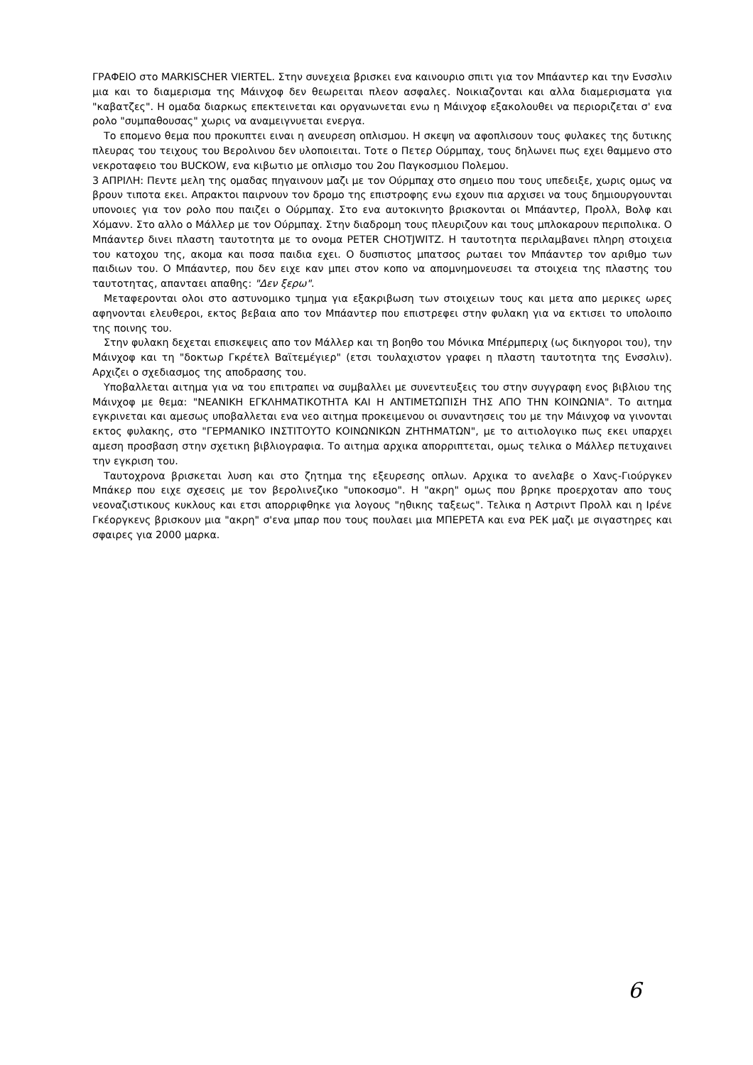ΓΡΑΦΕΙΟ στο MARKISCHER VIERTEL. Στην συνεχεια βρισκει ενα καινουριο σπιτι για τον Μπάαντερ και την Ενσσλιν μια και το διαμερισμα της Μάινχοφ δεν θεωρειται πλεον ασφαλες. Νοικιαζονται και αλλα διαμερισματα για "καβατζες". Η ομαδα διαρκως επεκτεινεται και οργανωνεται ενω η Μάινχοφ εξακολουθει να περιοριζεται σ' ενα ρολο "συμπαθουσας" χωρις να αναμειγνυεται ενεργα.
Το επομενο θεμα που προκυπτει ειναι η ανευρεση οπλισμου. Η σκεψη να αφοπλισουν τους φυλακες της δυτικης πλευρας του τειχους του Βερολινου δεν υλοποιειται. Τοτε ο Πετερ Ούρμπαχ, τους δηλωνει πως εχει θαμμενο στο νεκροταφειο του BUCKOW, ενα κιβωτιο με οπλισμο του 2ου Παγκοσμιου Πολεμου.
3 ΑΠΡΙΛΗ: Πεντε μελη της ομαδας πηγαινουν μαζι με τον Ούρμπαχ στο σημειο που τους υπεδειξε, χωρις ομως να βρουν τιποτα εκει. Απρακτοι παιρνουν τον δρομο της επιστροφης ενω εχουν πια αρχισει να τους δημιουργουνται υπονοιες για τον ρολο που παιζει ο Ούρμπαχ. Στο ενα αυτοκινητο βρισκονται οι Μπάαντερ, Προλλ, Βολφ και Χόμανν. Στο αλλο ο Μάλλερ με τον Ούρμπαχ. Στην διαδρομη τους πλευριζουν και τους μπλοκαρουν περιπολικα. Ο Μπάαντερ δινει πλαστη ταυτοτητα με το ονομα PETER CHOTJWITZ. Η ταυτοτητα περιλαμβανει πληρη στοιχεια του κατοχου της, ακομα και ποσα παιδια εχει. Ο δυσπιστος μπατσος ρωταει τον Μπάαντερ τον αριθμο των παιδιων του. Ο Μπάαντερ, που δεν ειχε καν μπει στον κοπο να απομνημονευσει τα στοιχεια της πλαστης του ταυτοτητας, απανταει απαθης: "Δεν ξερω".
Μεταφερονται ολοι στο αστυνομικο τμημα για εξακριβωση των στοιχειων τους και μετα απο μερικες ωρες αφηνονται ελευθεροι, εκτος βεβαια απο τον Μπάαντερ που επιστρεφει στην φυλακη για να εκτισει το υπολοιπο της ποινης του.
Στην φυλακη δεχεται επισκεψεις απο τον Μάλλερ και τη βοηθο του Μόνικα Μπέρμπεριχ (ως δικηγοροι του), την Μάινχοφ και τη "δοκτωρ Γκρέτελ Βαϊτεμέγιερ" (ετσι τουλαχιστον γραφει η πλαστη ταυτοτητα της Ενσσλιν). Αρχιζει ο σχεδιασμος της αποδρασης του.
Υποβαλλεται αιτημα για να του επιτραπει να συμβαλλει με συνεντευξεις του στην συγγραφη ενος βιβλιου της Μάινχοφ με θεμα: "ΝΕΑΝΙΚΗ ΕΓΚΛΗΜΑΤΙΚΟΤΗΤΑ ΚΑΙ Η ΑΝΤΙΜΕΤΩΠΙΣΗ ΤΗΣ ΑΠΟ ΤΗΝ ΚΟΙΝΩΝΙΑ". Το αιτημα εγκρινεται και αμεσως υποβαλλεται ενα νεο αιτημα προκειμενου οι συναντησεις του με την Μάινχοφ να γινονται εκτος φυλακης, στο "ΓΕΡΜΑΝΙΚΟ ΙΝΣΤΙΤΟΥΤΟ ΚΟΙΝΩΝΙΚΩΝ ΖΗΤΗΜΑΤΩΝ", με το αιτιολογικο πως εκει υπαρχει αμεση προσβαση στην σχετικη βιβλιογραφια. Το αιτημα αρχικα απορριπτεται, ομως τελικα ο Μάλλερ πετυχαινει την εγκριση του.
Ταυτοχρονα βρισκεται λυση και στο ζητημα της εξευρεσης οπλων. Αρχικα το ανελαβε ο Χανς-Γιούργκεν Μπάκερ που ειχε σχεσεις με τον βερολινεζικο "υποκοσμο". Η "ακρη" ομως που βρηκε προερχοταν απο τους νεοναζιστικους κυκλους και ετσι απορριφθηκε για λογους "ηθικης ταξεως". Τελικα η Αστριντ Προλλ και η Ιρένε Γκέοργκενς βρισκουν μια "ακρη" σ'ενα μπαρ που τους πουλαει μια ΜΠΕΡΕΤΑ και ενα ΡΕΚ μαζι με σιγαστηρες και σφαιρες για 2000 μαρκα.
6